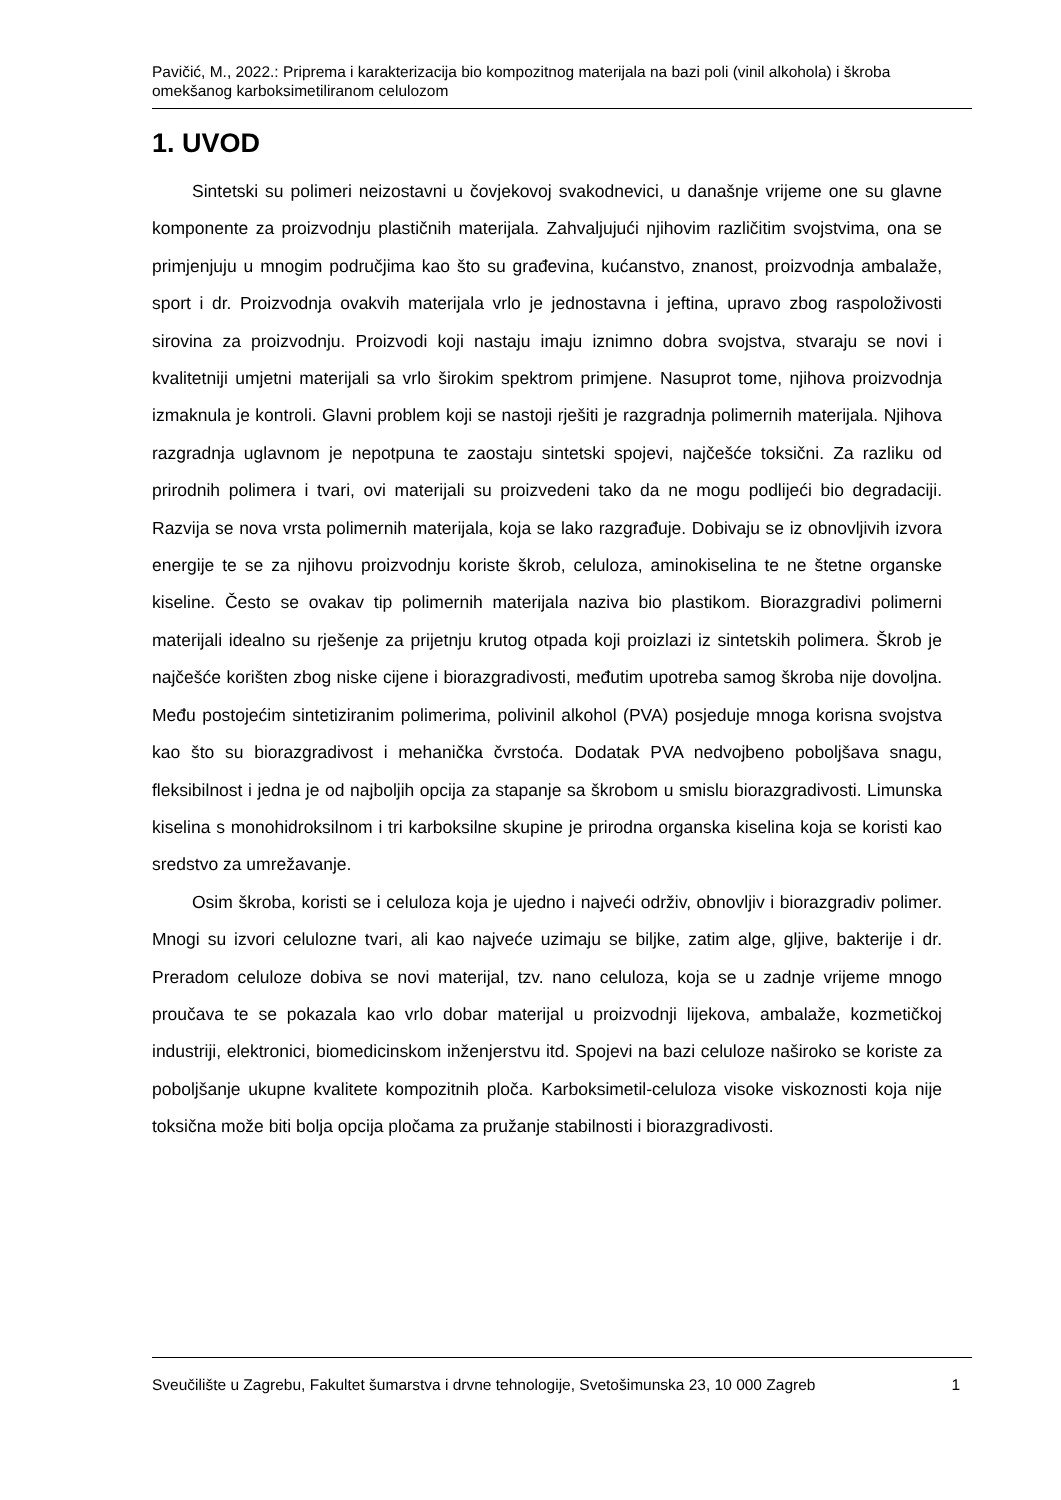Pavičić, M., 2022.: Priprema i karakterizacija bio kompozitnog materijala na bazi poli (vinil alkohola) i škroba omekšanog karboksimetiliranom celulozom
1. UVOD
Sintetski su polimeri neizostavni u čovjekovoj svakodnevici, u današnje vrijeme one su glavne komponente za proizvodnju plastičnih materijala. Zahvaljujući njihovim različitim svojstvima, ona se primjenjuju u mnogim područjima kao što su građevina, kućanstvo, znanost, proizvodnja ambalaže, sport i dr. Proizvodnja ovakvih materijala vrlo je jednostavna i jeftina, upravo zbog raspoloživosti sirovina za proizvodnju. Proizvodi koji nastaju imaju iznimno dobra svojstva, stvaraju se novi i kvalitetniji umjetni materijali sa vrlo širokim spektrom primjene. Nasuprot tome, njihova proizvodnja izmaknula je kontroli. Glavni problem koji se nastoji rješiti je razgradnja polimernih materijala. Njihova razgradnja uglavnom je nepotpuna te zaostaju sintetski spojevi, najčešće toksični. Za razliku od prirodnih polimera i tvari, ovi materijali su proizvedeni tako da ne mogu podlijeći bio degradaciji. Razvija se nova vrsta polimernih materijala, koja se lako razgrađuje. Dobivaju se iz obnovljivih izvora energije te se za njihovu proizvodnju koriste škrob, celuloza, aminokiselina te ne štetne organske kiseline. Često se ovakav tip polimernih materijala naziva bio plastikom. Biorazgradivi polimerni materijali idealno su rješenje za prijetnju krutog otpada koji proizlazi iz sintetskih polimera. Škrob je najčešće korišten zbog niske cijene i biorazgradivosti, međutim upotreba samog škroba nije dovoljna. Među postojećim sintetiziranim polimerima, polivinil alkohol (PVA) posjeduje mnoga korisna svojstva kao što su biorazgradivost i mehanička čvrstoća. Dodatak PVA nedvojbeno poboljšava snagu, fleksibilnost i jedna je od najboljih opcija za stapanje sa škrobom u smislu biorazgradivosti. Limunska kiselina s monohidroksilnom i tri karboksilne skupine je prirodna organska kiselina koja se koristi kao sredstvo za umrežavanje.
Osim škroba, koristi se i celuloza koja je ujedno i najveći održiv, obnovljiv i biorazgradiv polimer. Mnogi su izvori celulozne tvari, ali kao najveće uzimaju se biljke, zatim alge, gljive, bakterije i dr. Preradom celuloze dobiva se novi materijal, tzv. nano celuloza, koja se u zadnje vrijeme mnogo proučava te se pokazala kao vrlo dobar materijal u proizvodnji lijekova, ambalaže, kozmetičkoj industriji, elektronici, biomedicinskom inženjerstvu itd. Spojevi na bazi celuloze naširoko se koriste za poboljšanje ukupne kvalitete kompozitnih ploča. Karboksimetil-celuloza visoke viskoznosti koja nije toksična može biti bolja opcija pločama za pružanje stabilnosti i biorazgradivosti.
Sveučilište u Zagrebu, Fakultet šumarstva i drvne tehnologije, Svetošimunska 23, 10 000 Zagreb 1